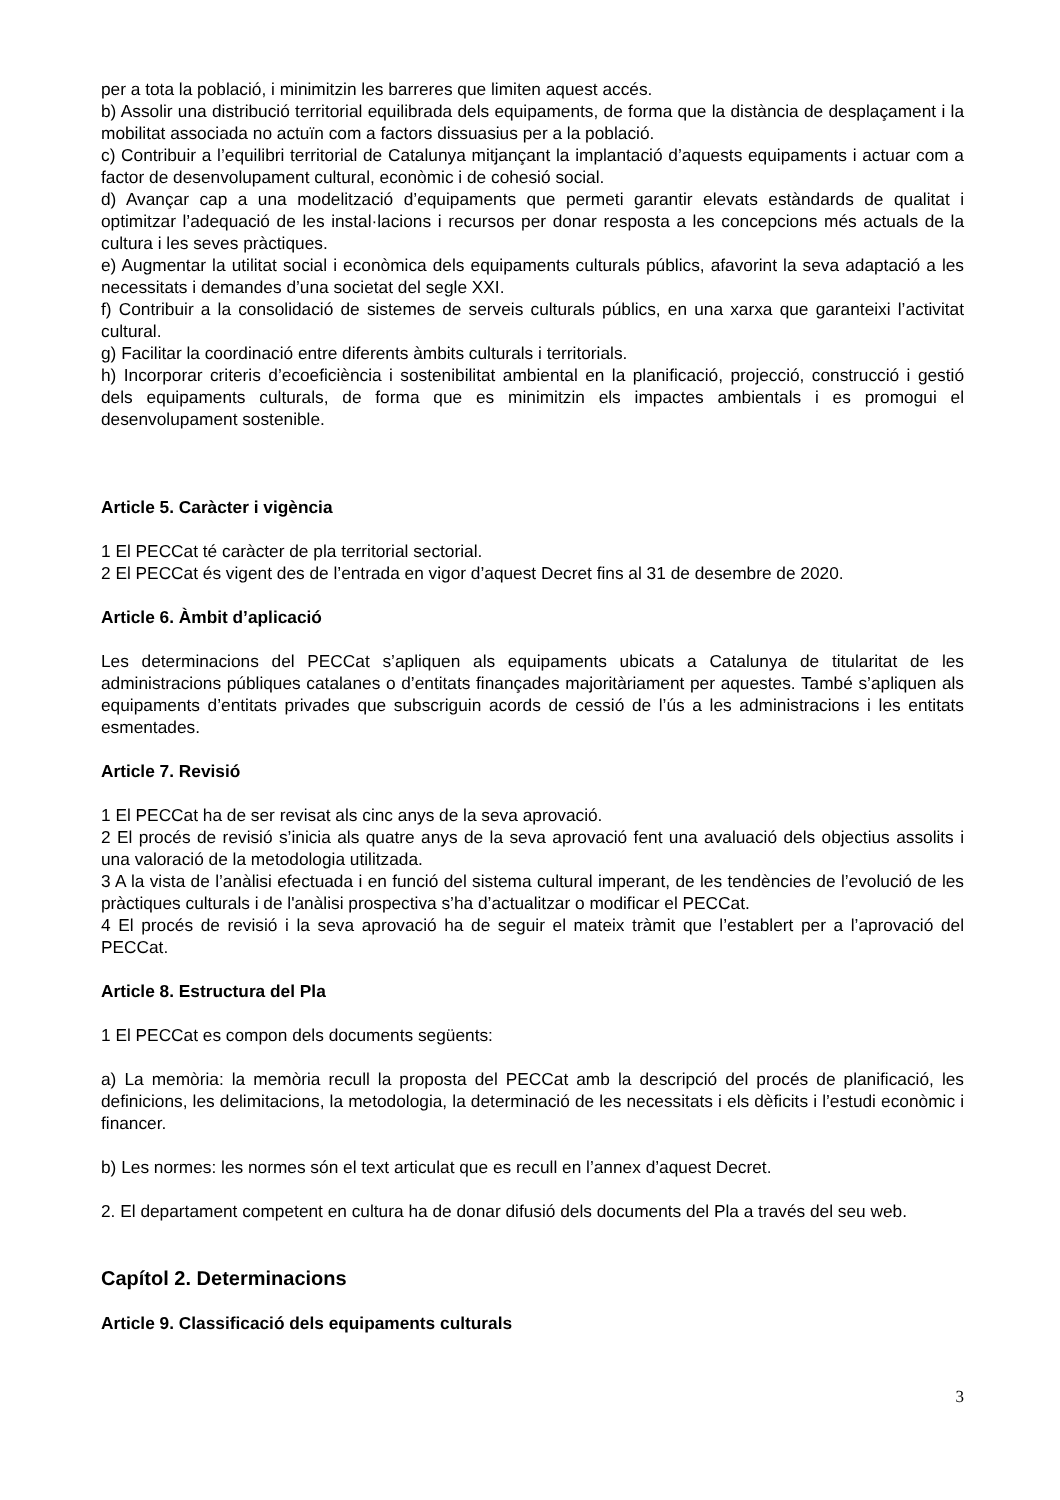per a tota la població, i minimitzin les barreres que limiten aquest accés.
b) Assolir una distribució territorial equilibrada dels equipaments, de forma que la distància de desplaçament i la mobilitat associada no actuïn com a factors dissuasius per a la població.
c) Contribuir a l’equilibri territorial de Catalunya mitjançant la implantació d’aquests equipaments i actuar com a factor de desenvolupament cultural, econòmic i de cohesió social.
d) Avançar cap a una modelització d’equipaments que permeti garantir elevats estàndards de qualitat i optimitzar l’adequació de les instal·lacions i recursos per donar resposta a les concepcions més actuals de la cultura i les seves pràctiques.
e) Augmentar la utilitat social i econòmica dels equipaments culturals públics, afavorint la seva adaptació a les necessitats i demandes d’una societat del segle XXI.
f) Contribuir a la consolidació de sistemes de serveis culturals públics, en una xarxa que garanteixi l’activitat cultural.
g) Facilitar la coordinació entre diferents àmbits culturals i territorials.
h) Incorporar criteris d’ecoeficiència i sostenibilitat ambiental en la planificació, projecció, construcció i gestió dels equipaments culturals, de forma que es minimitzin els impactes ambientals i es promogui el desenvolupament sostenible.
Article 5. Caràcter i vigència
1 El PECCat té caràcter de pla territorial sectorial.
2 El PECCat és vigent des de l’entrada en vigor d’aquest Decret fins al 31 de desembre de 2020.
Article 6. Àmbit d’aplicació
Les determinacions del PECCat s’apliquen als equipaments ubicats a Catalunya de titularitat de les administracions públiques catalanes o d’entitats finançades majoritàriament per aquestes. També s’apliquen als equipaments d’entitats privades que subscriguin acords de cessió de l’ús a les administracions i les entitats esmentades.
Article 7. Revisió
1 El PECCat ha de ser revisat als cinc anys de la seva aprovació.
2 El procés de revisió s’inicia als quatre anys de la seva aprovació fent una avaluació dels objectius assolits i una valoració de la metodologia utilitzada.
3 A la vista de l’anàlisi efectuada i en funció del sistema cultural imperant, de les tendències de l’evolució de les pràctiques culturals i de l'anàlisi prospectiva s’ha d’actualitzar o modificar el PECCat.
4 El procés de revisió i la seva aprovació ha de seguir el mateix tràmit que l’establert per a l’aprovació del PECCat.
Article 8. Estructura del Pla
1 El PECCat es compon dels documents següents:
a) La memòria: la memòria recull la proposta del PECCat amb la descripció del procés de planificació, les definicions, les delimitacions, la metodologia, la determinació de les necessitats i els dèficits i l’estudi econòmic i financer.
b) Les normes: les normes són el text articulat que es recull en l’annex d’aquest Decret.
2. El departament competent en cultura ha de donar difusió dels documents del Pla a través del seu web.
Capítol 2. Determinacions
Article 9. Classificació dels equipaments culturals
3